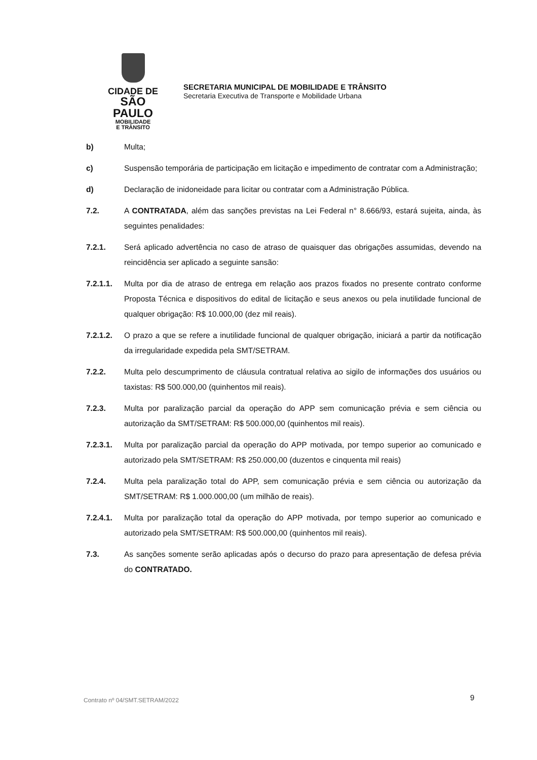CIDADE DE
SÃO PAULO
MOBILIDADE
E TRÂNSITO
SECRETARIA MUNICIPAL DE MOBILIDADE E TRÂNSITO
Secretaria Executiva de Transporte e Mobilidade Urbana
b) Multa;
c) Suspensão temporária de participação em licitação e impedimento de contratar com a Administração;
d) Declaração de inidoneidade para licitar ou contratar com a Administração Pública.
7.2. A CONTRATADA, além das sanções previstas na Lei Federal n° 8.666/93, estará sujeita, ainda, às seguintes penalidades:
7.2.1. Será aplicado advertência no caso de atraso de quaisquer das obrigações assumidas, devendo na reincidência ser aplicado a seguinte sansão:
7.2.1.1. Multa por dia de atraso de entrega em relação aos prazos fixados no presente contrato conforme Proposta Técnica e dispositivos do edital de licitação e seus anexos ou pela inutilidade funcional de qualquer obrigação: R$ 10.000,00 (dez mil reais).
7.2.1.2. O prazo a que se refere a inutilidade funcional de qualquer obrigação, iniciará a partir da notificação da irregularidade expedida pela SMT/SETRAM.
7.2.2. Multa pelo descumprimento de cláusula contratual relativa ao sigilo de informações dos usuários ou taxistas: R$ 500.000,00 (quinhentos mil reais).
7.2.3. Multa por paralização parcial da operação do APP sem comunicação prévia e sem ciência ou autorização da SMT/SETRAM: R$ 500.000,00 (quinhentos mil reais).
7.2.3.1. Multa por paralização parcial da operação do APP motivada, por tempo superior ao comunicado e autorizado pela SMT/SETRAM: R$ 250.000,00 (duzentos e cinquenta mil reais)
7.2.4. Multa pela paralização total do APP, sem comunicação prévia e sem ciência ou autorização da SMT/SETRAM: R$ 1.000.000,00 (um milhão de reais).
7.2.4.1. Multa por paralização total da operação do APP motivada, por tempo superior ao comunicado e autorizado pela SMT/SETRAM: R$ 500.000,00 (quinhentos mil reais).
7.3. As sanções somente serão aplicadas após o decurso do prazo para apresentação de defesa prévia do CONTRATADO.
Contrato nº 04/SMT.SETRAM/2022 9